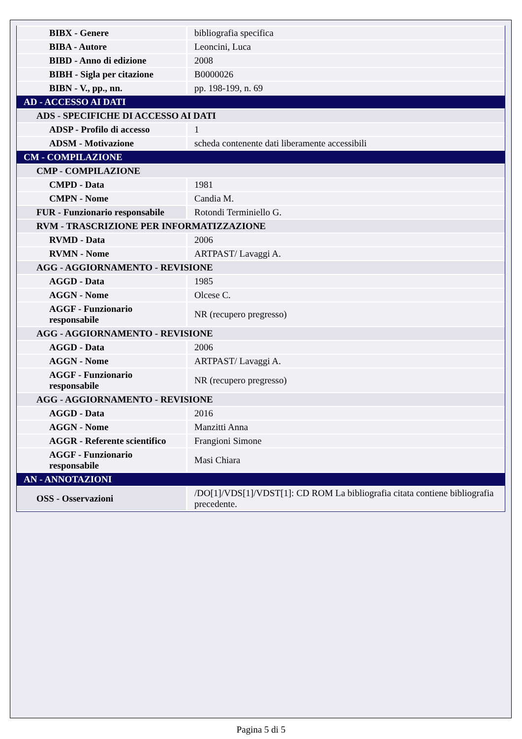| BIBX - Genere | bibliografia specifica |
| BIBA - Autore | Leoncini, Luca |
| BIBD - Anno di edizione | 2008 |
| BIBH - Sigla per citazione | B0000026 |
| BIBN - V., pp., nn. | pp. 198-199, n. 69 |
| AD - ACCESSO AI DATI | |
| ADS - SPECIFICHE DI ACCESSO AI DATI | |
| ADSP - Profilo di accesso | 1 |
| ADSM - Motivazione | scheda contenente dati liberamente accessibili |
| CM - COMPILAZIONE | |
| CMP - COMPILAZIONE | |
| CMPD - Data | 1981 |
| CMPN - Nome | Candia M. |
| FUR - Funzionario responsabile | Rotondi Terminiello G. |
| RVM - TRASCRIZIONE PER INFORMATIZZAZIONE | |
| RVMD - Data | 2006 |
| RVMN - Nome | ARTPAST/ Lavaggi A. |
| AGG - AGGIORNAMENTO - REVISIONE | |
| AGGD - Data | 1985 |
| AGGN - Nome | Olcese C. |
| AGGF - Funzionario responsabile | NR (recupero pregresso) |
| AGG - AGGIORNAMENTO - REVISIONE | |
| AGGD - Data | 2006 |
| AGGN - Nome | ARTPAST/ Lavaggi A. |
| AGGF - Funzionario responsabile | NR (recupero pregresso) |
| AGG - AGGIORNAMENTO - REVISIONE | |
| AGGD - Data | 2016 |
| AGGN - Nome | Manzitti Anna |
| AGGR - Referente scientifico | Frangioni Simone |
| AGGF - Funzionario responsabile | Masi Chiara |
| AN - ANNOTAZIONI | |
| OSS - Osservazioni | /DO[1]/VDS[1]/VDST[1]: CD ROM La bibliografia citata contiene bibliografia precedente. |
Pagina 5 di 5